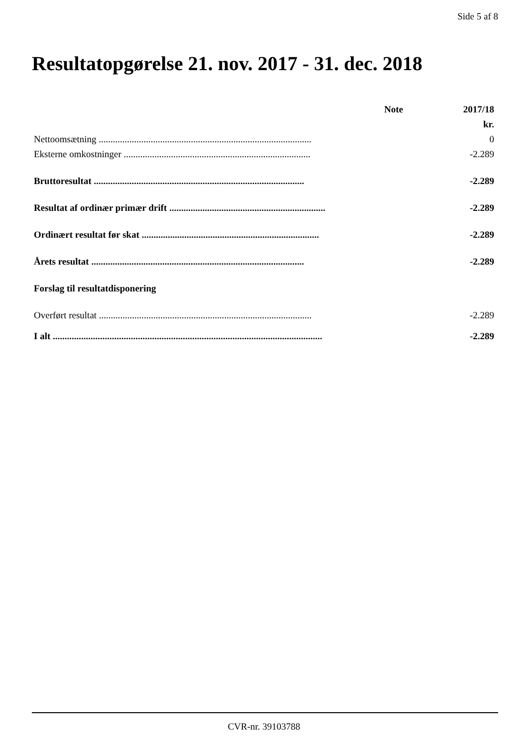Side 5 af 8
Resultatopgørelse 21. nov. 2017 - 31. dec. 2018
| | Note | 2017/18 |
| --- | --- | --- |
| | | kr. |
| Nettoomsætning .......................................................................................... | | 0 |
| Eksterne omkostninger ............................................................................... | | -2.289 |
| Bruttoresultat ......................................................................................... | | -2.289 |
| Resultat af ordinær primær drift .................................................................. | | -2.289 |
| Ordinært resultat før skat ........................................................................... | | -2.289 |
| Årets resultat .......................................................................................... | | -2.289 |
| Forslag til resultatdisponering | | |
| Overført resultat .......................................................................................... | | -2.289 |
| I alt .................................................................................................................. | | -2.289 |
CVR-nr. 39103788